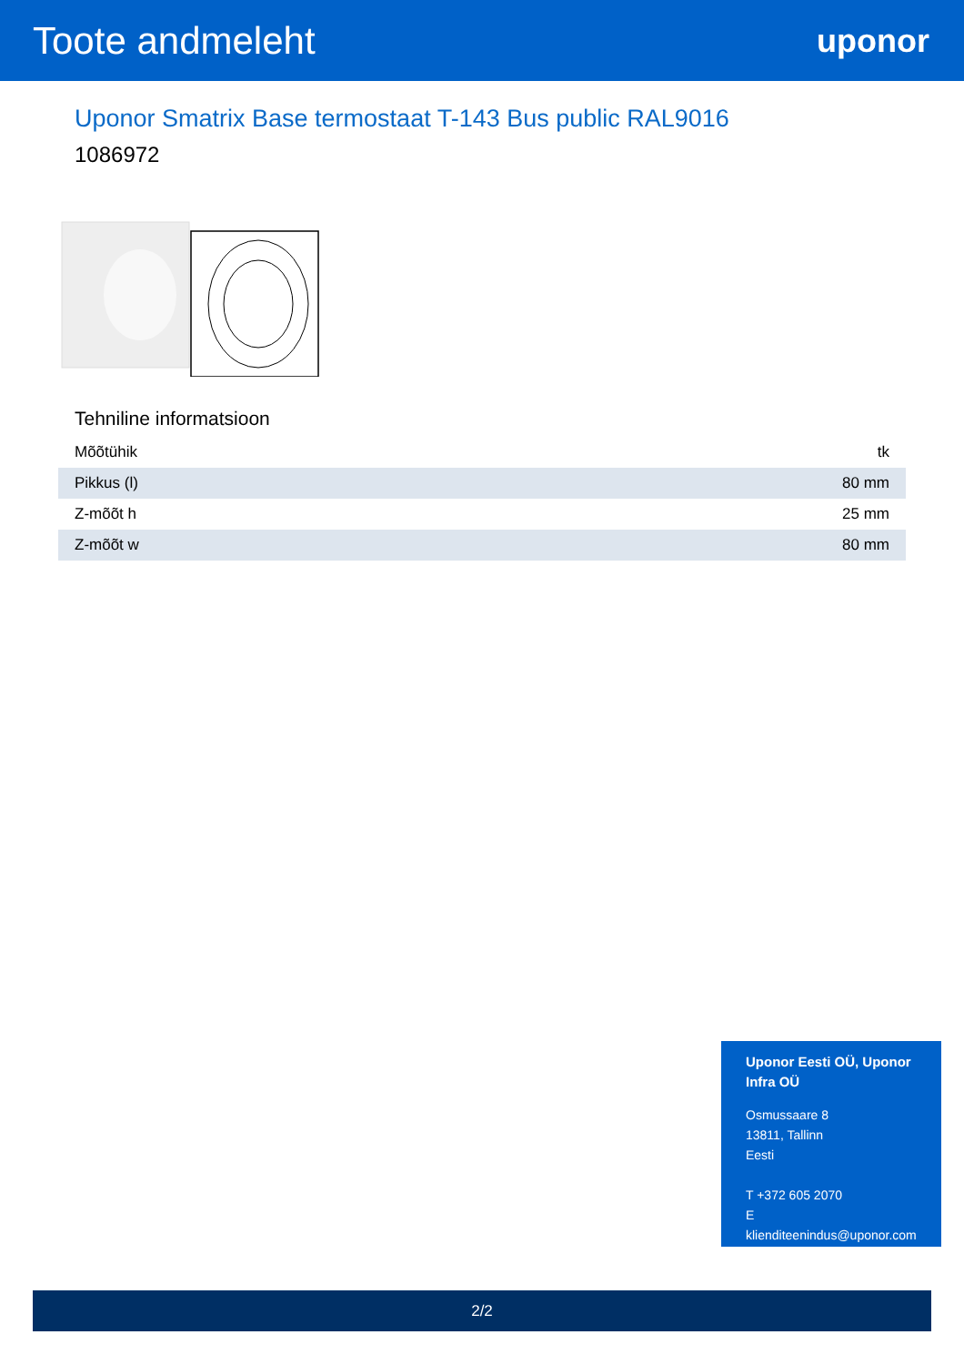Toote andmeleht
uponor
Uponor Smatrix Base termostaat T-143 Bus public RAL9016
1086972
Tehniline informatsioon
| Mõõtühik | tk |
| Pikkus (l) | 80 mm |
| Z-mõõt h | 25 mm |
| Z-mõõt w | 80 mm |
Uponor Eesti OÜ, Uponor Infra OÜ
Osmussaare 8
13811, Tallinn
Eesti
T +372 605 2070
E
klienditeenindus@uponor.com
2/2